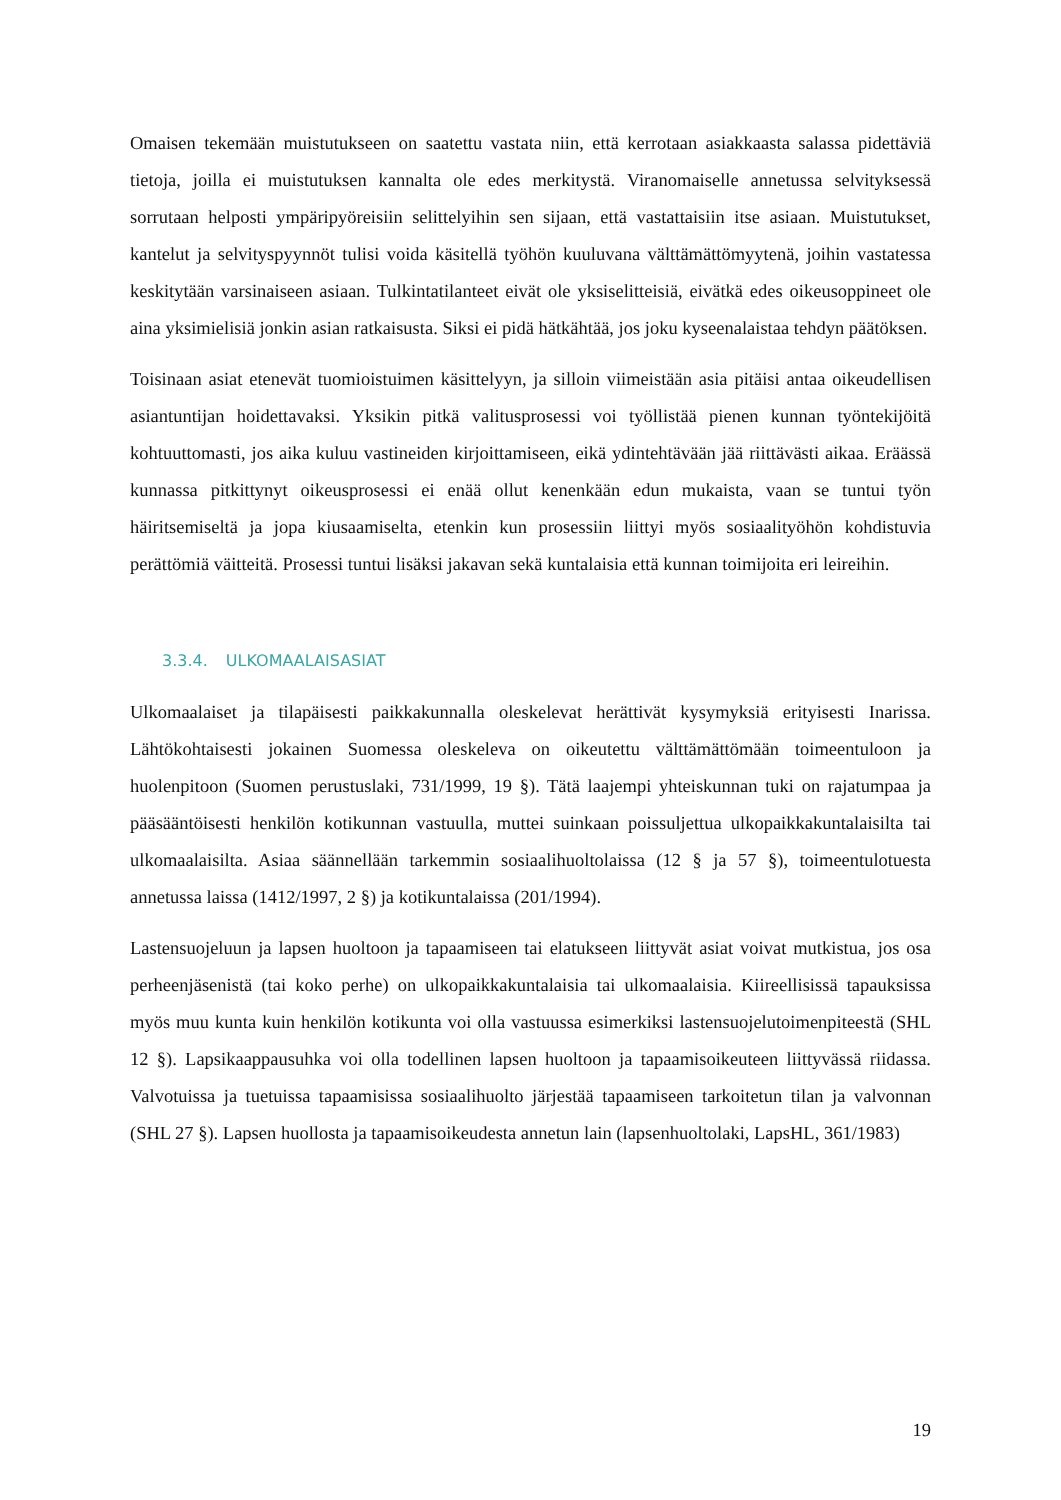Omaisen tekemään muistutukseen on saatettu vastata niin, että kerrotaan asiakkaasta salassa pidettäviä tietoja, joilla ei muistutuksen kannalta ole edes merkitystä. Viranomaiselle annetussa selvityksessä sorrutaan helposti ympäripyöreisiin selittelyihin sen sijaan, että vastattaisiin itse asiaan. Muistutukset, kantelut ja selvityspyynnöt tulisi voida käsitellä työhön kuuluvana välttämättömyytenä, joihin vastatessa keskitytään varsinaiseen asiaan. Tulkintatilanteet eivät ole yksiselitteisiä, eivätkä edes oikeusoppineet ole aina yksimielisiä jonkin asian ratkaisusta. Siksi ei pidä hätkähtää, jos joku kyseenalaistaa tehdyn päätöksen.
Toisinaan asiat etenevät tuomioistuimen käsittelyyn, ja silloin viimeistään asia pitäisi antaa oikeudellisen asiantuntijan hoidettavaksi. Yksikin pitkä valitusprosessi voi työllistää pienen kunnan työntekijöitä kohtuuttomasti, jos aika kuluu vastineiden kirjoittamiseen, eikä ydintehtävään jää riittävästi aikaa. Eräässä kunnassa pitkittynyt oikeusprosessi ei enää ollut kenenkään edun mukaista, vaan se tuntui työn häiritsemiseltä ja jopa kiusaamiselta, etenkin kun prosessiin liittyi myös sosiaalityöhön kohdistuvia perättömiä väitteitä. Prosessi tuntui lisäksi jakavan sekä kuntalaisia että kunnan toimijoita eri leireihin.
3.3.4. ULKOMAALAISASIAT
Ulkomaalaiset ja tilapäisesti paikkakunnalla oleskelevat herättivät kysymyksiä erityisesti Inarissa. Lähtökohtaisesti jokainen Suomessa oleskeleva on oikeutettu välttämättömään toimeentuloon ja huolenpitoon (Suomen perustuslaki, 731/1999, 19 §). Tätä laajempi yhteiskunnan tuki on rajatumpaa ja pääsääntöisesti henkilön kotikunnan vastuulla, muttei suinkaan poissuljettua ulkopaikkakuntalaisilta tai ulkomaalaisilta. Asiaa säännellään tarkemmin sosiaalihuoltolaissa (12 § ja 57 §), toimeentulotuesta annetussa laissa (1412/1997, 2 §) ja kotikuntalaissa (201/1994).
Lastensuojeluun ja lapsen huoltoon ja tapaamiseen tai elatukseen liittyvät asiat voivat mutkistua, jos osa perheenjäsenistä (tai koko perhe) on ulkopaikkakuntalaisia tai ulkomaalaisia. Kiireellisissä tapauksissa myös muu kunta kuin henkilön kotikunta voi olla vastuussa esimerkiksi lastensuojelutoimenpiteestä (SHL 12 §). Lapsikaappausuhka voi olla todellinen lapsen huoltoon ja tapaamisoikeuteen liittyvässä riidassa. Valvotuissa ja tuetuissa tapaamisissa sosiaalihuolto järjestää tapaamiseen tarkoitetun tilan ja valvonnan (SHL 27 §). Lapsen huollosta ja tapaamisoikeudesta annetun lain (lapsenhuoltolaki, LapsHL, 361/1983)
19